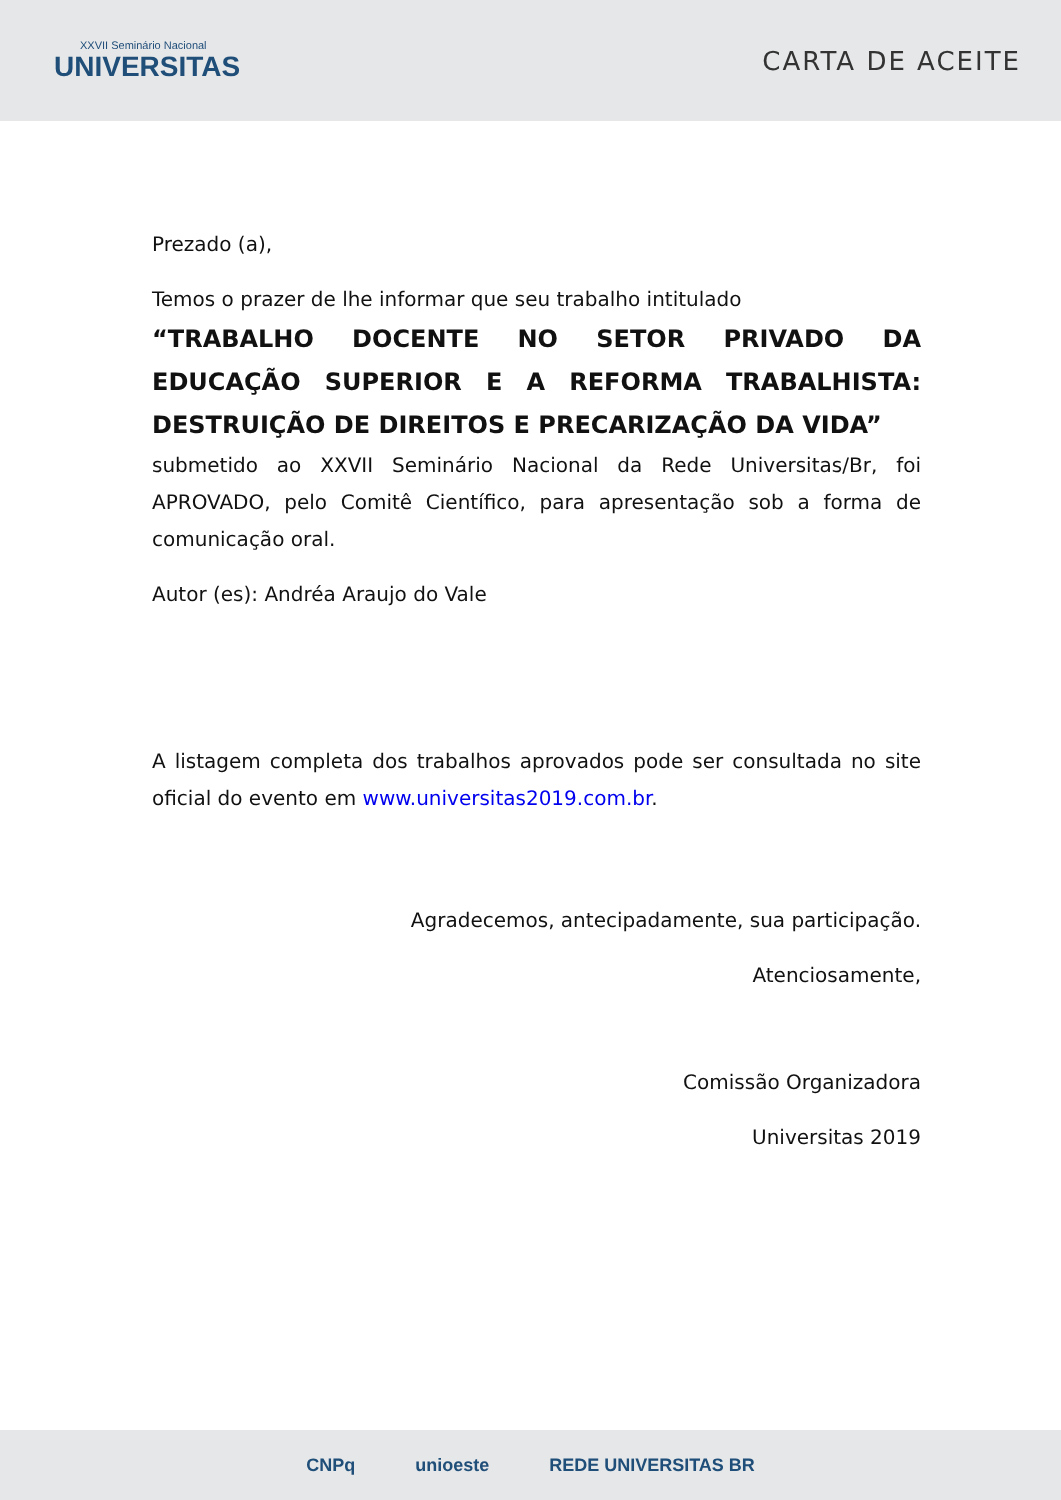XXVII Seminário Nacional
UNIVERSITAS
CARTA DE ACEITE
Prezado (a),
Temos o prazer de lhe informar que seu trabalho intitulado
“TRABALHO DOCENTE NO SETOR PRIVADO DA EDUCAÇÃO SUPERIOR E A REFORMA TRABALHISTA: DESTRUIÇÃO DE DIREITOS E PRECARIZAÇÃO DA VIDA”
submetido ao XXVII Seminário Nacional da Rede Universitas/Br, foi APROVADO, pelo Comitê Científico, para apresentação sob a forma de comunicação oral.
Autor (es): Andréa Araujo do Vale
A listagem completa dos trabalhos aprovados pode ser consultada no site oficial do evento em www.universitas2019.com.br.
Agradecemos, antecipadamente, sua participação.
Atenciosamente,
Comissão Organizadora
Universitas 2019
CNPq unioeste REDE UNIVERSITAS BR